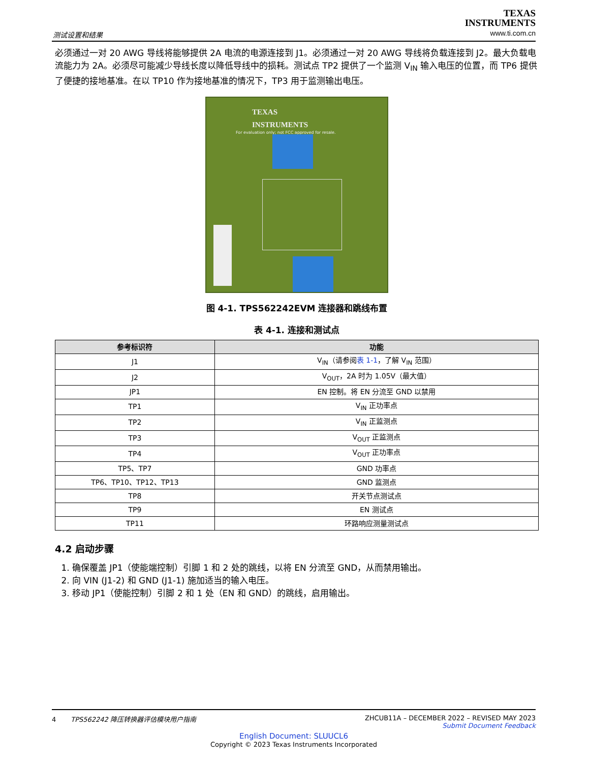测试设置和结果
TEXAS
INSTRUMENTS
www.ti.com.cn
必须通过一对 20 AWG 导线将能够提供 2A 电流的电源连接到 J1。必须通过一对 20 AWG 导线将负载连接到 J2。最大负载电流能力为 2A。必须尽可能减少导线长度以降低导线中的损耗。测试点 TP2 提供了一个监测 V<sub>IN</sub> 输入电压的位置，而 TP6 提供了便捷的接地基准。在以 TP10 作为接地基准的情况下，TP3 用于监测输出电压。
TEXAS
INSTRUMENTS
For evaluation only; not FCC approved for resale.
图 4-1. TPS562242EVM 连接器和跳线布置
表 4-1. 连接和测试点
| 参考标识符 | 功能 |
| --- | --- |
| J1 | V<sub>IN</sub>（请参阅 表 1-1 ，了解 V<sub>IN</sub> 范围） |
| J2 | V<sub>OUT</sub>，2A 时为 1.05V（最大值） |
| JP1 | EN 控制。将 EN 分流至 GND 以禁用 |
| TP1 | V<sub>IN</sub> 正功率点 |
| TP2 | V<sub>IN</sub> 正监测点 |
| TP3 | V<sub>OUT</sub> 正监测点 |
| TP4 | V<sub>OUT</sub> 正功率点 |
| TP5、TP7 | GND 功率点 |
| TP6、TP10、TP12、TP13 | GND 监测点 |
| TP8 | 开关节点测试点 |
| TP9 | EN 测试点 |
| TP11 | 环路响应测量测试点 |
4.2 启动步骤
1. 确保覆盖 JP1（使能端控制）引脚 1 和 2 处的跳线，以将 EN 分流至 GND，从而禁用输出。
2. 向 VIN (J1-2) 和 GND (J1-1) 施加适当的输入电压。
3. 移动 JP1（使能控制）引脚 2 和 1 处（EN 和 GND）的跳线，启用输出。
4 TPS562242 降压转换器评估模块用户指南 ZHCUB11A – DECEMBER 2022 – REVISED MAY 2023
Submit Document Feedback
English Document: SLUUCL6
Copyright © 2023 Texas Instruments Incorporated